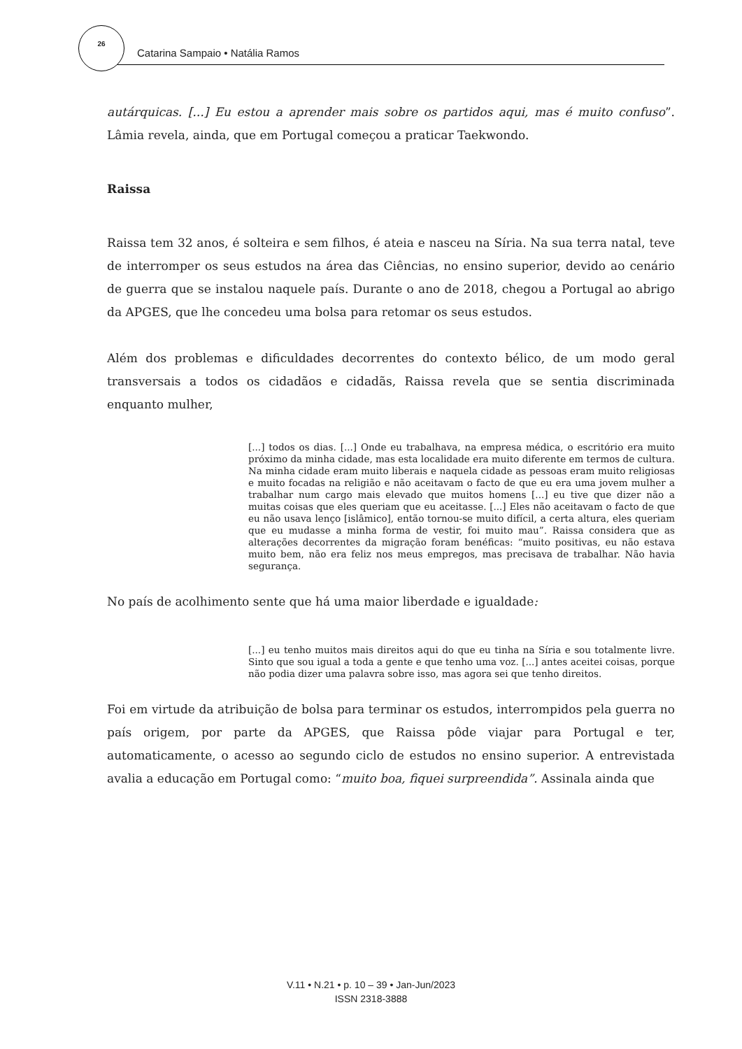26 Catarina Sampaio • Natália Ramos
autárquicas. [...] Eu estou a aprender mais sobre os partidos aqui, mas é muito confuso”. Lâmia revela, ainda, que em Portugal começou a praticar Taekwondo.
Raissa
Raissa tem 32 anos, é solteira e sem filhos, é ateia e nasceu na Síria. Na sua terra natal, teve de interromper os seus estudos na área das Ciências, no ensino superior, devido ao cenário de guerra que se instalou naquele país. Durante o ano de 2018, chegou a Portugal ao abrigo da APGES, que lhe concedeu uma bolsa para retomar os seus estudos.
Além dos problemas e dificuldades decorrentes do contexto bélico, de um modo geral transversais a todos os cidadãos e cidadãs, Raissa revela que se sentia discriminada enquanto mulher,
[...] todos os dias. [...] Onde eu trabalhava, na empresa médica, o escritório era muito próximo da minha cidade, mas esta localidade era muito diferente em termos de cultura. Na minha cidade eram muito liberais e naquela cidade as pessoas eram muito religiosas e muito focadas na religião e não aceitavam o facto de que eu era uma jovem mulher a trabalhar num cargo mais elevado que muitos homens [...] eu tive que dizer não a muitas coisas que eles queriam que eu aceitasse. [...] Eles não aceitavam o facto de que eu não usava lenço [islâmico], então tornou-se muito difícil, a certa altura, eles queriam que eu mudasse a minha forma de vestir, foi muito mau”. Raissa considera que as alterações decorrentes da migração foram benéficas: “muito positivas, eu não estava muito bem, não era feliz nos meus empregos, mas precisava de trabalhar. Não havia segurança.
No país de acolhimento sente que há uma maior liberdade e igualdade:
[...] eu tenho muitos mais direitos aqui do que eu tinha na Síria e sou totalmente livre. Sinto que sou igual a toda a gente e que tenho uma voz. [...] antes aceitei coisas, porque não podia dizer uma palavra sobre isso, mas agora sei que tenho direitos.
Foi em virtude da atribuição de bolsa para terminar os estudos, interrompidos pela guerra no país origem, por parte da APGES, que Raissa pôde viajar para Portugal e ter, automaticamente, o acesso ao segundo ciclo de estudos no ensino superior. A entrevistada avalia a educação em Portugal como: “muito boa, fiquei surpreendida”. Assinala ainda que
V.11 • N.21 • p. 10 – 39 • Jan-Jun/2023
ISSN 2318-3888